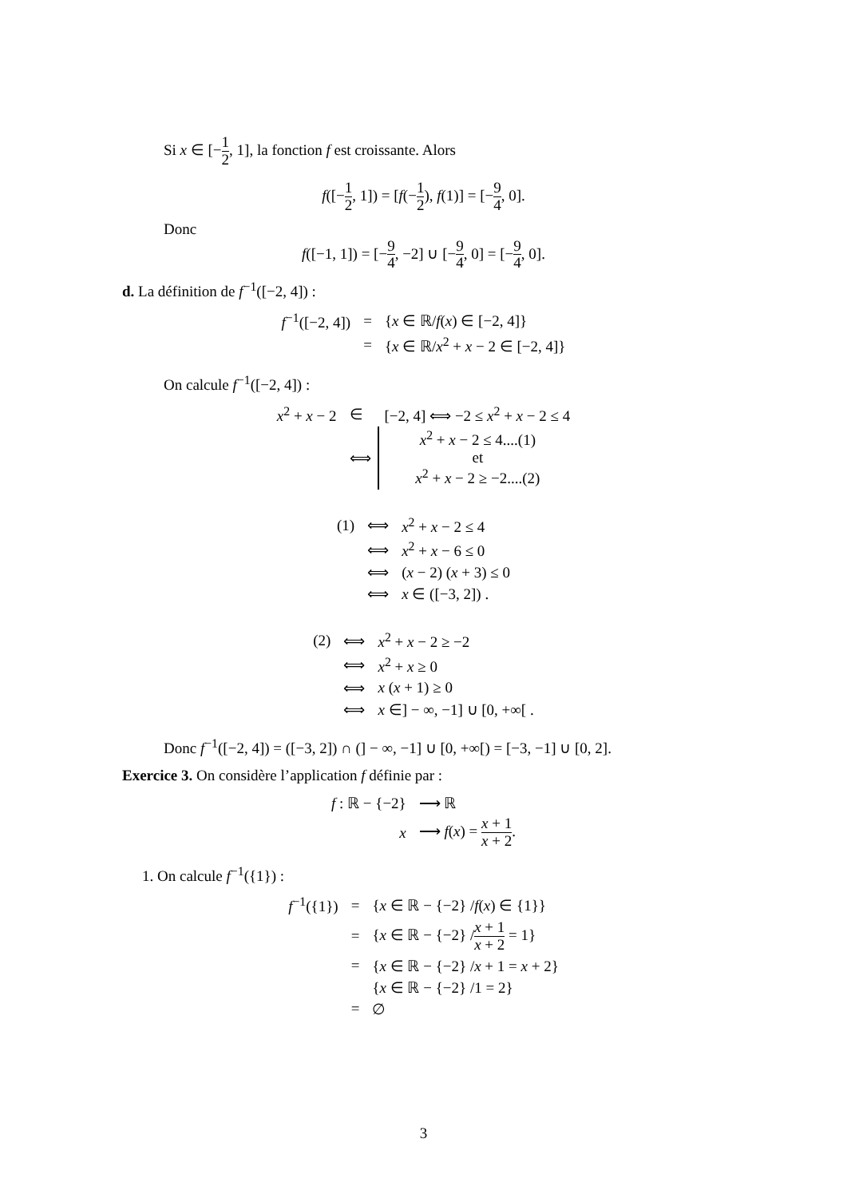Si x ∈ [−1 2, 1], la fonction f est croissante. Alors
f([−1 2, 1]) = [f(−1 2), f(1)] = [−9 4, 0].
Donc
f([−1, 1]) = [−9 4, −2] ∪ [−9 4, 0] = [−9 4, 0].
d. La définition de f<sup>−1</sup>([−2, 4]) :
| f<sup>−1</sup>([−2, 4]) | = | { x ∈ ℝ/ f ( x ) ∈ [−2, 4]} |
| | = | { x ∈ ℝ/ x<sup>2</sup> + x − 2 ∈ [−2, 4]} |
On calcule f<sup>−1</sup>([−2, 4]) :
| x<sup>2</sup> + x − 2 | ∈ | [−2, 4] ⟺ −2 ≤ x<sup>2</sup> + x − 2 ≤ 4 |
| | ⟺ | x<sup>2</sup> + x − 2 ≤ 4....(1) et x<sup>2</sup> + x − 2 ≥ −2....(2) |
| (1) | ⟺ | x<sup>2</sup> + x − 2 ≤ 4 |
| | ⟺ | x<sup>2</sup> + x − 6 ≤ 0 |
| | ⟺ | ( x − 2) ( x + 3) ≤ 0 |
| | ⟺ | x ∈ ([−3, 2]) . |
| (2) | ⟺ | x<sup>2</sup> + x − 2 ≥ −2 |
| | ⟺ | x<sup>2</sup> + x ≥ 0 |
| | ⟺ | x ( x + 1) ≥ 0 |
| | ⟺ | x ∈] − ∞, −1] ∪ [0, +∞[ . |
Donc f<sup>−1</sup>([−2, 4]) = ([−3, 2]) ∩ (] − ∞, −1] ∪ [0, +∞[) = [−3, −1] ∪ [0, 2].
Exercice 3. On considère l’application f définie par :
| f : ℝ − {−2} | ⟶ ℝ |
| x | ⟶ f ( x ) = x + 1 x + 2 . |
1. On calcule f<sup>−1</sup>({1}) :
| f<sup>−1</sup>({1}) | = | { x ∈ ℝ − {−2} / f ( x ) ∈ {1}} |
| | = | { x ∈ ℝ − {−2} / x + 1 x + 2 = 1} |
| | = | { x ∈ ℝ − {−2} / x + 1 = x + 2} |
| | | { x ∈ ℝ − {−2} /1 = 2} |
| | = | ∅ |
3